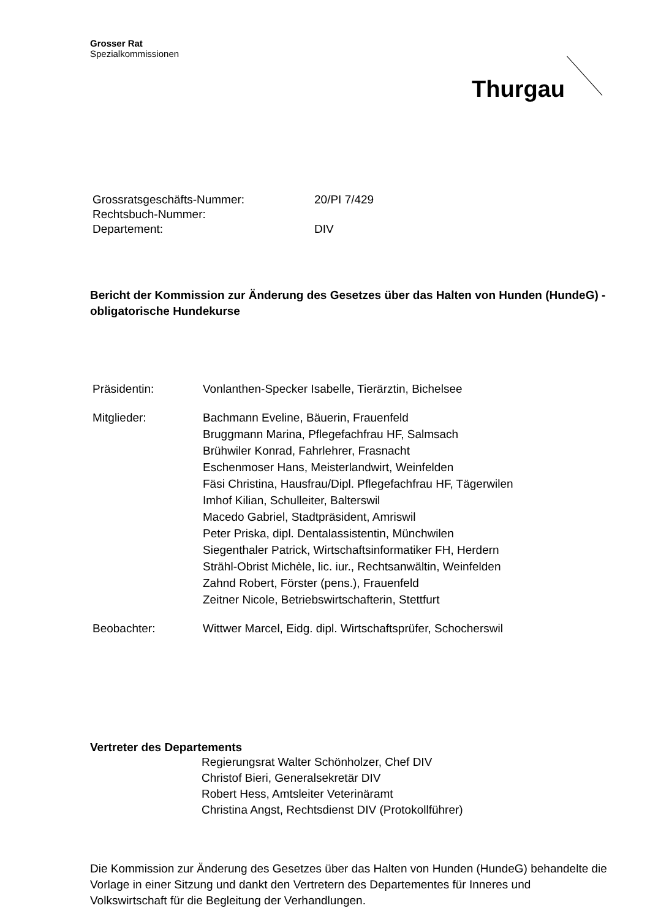Grosser Rat
Spezialkommissionen
Thurgau
| Grossratsgeschäfts-Nummer: | 20/PI 7/429 |
| Rechtsbuch-Nummer: | |
| Departement: | DIV |
Bericht der Kommission zur Änderung des Gesetzes über das Halten von Hunden (HundeG) - obligatorische Hundekurse
| Präsidentin: | Vonlanthen-Specker Isabelle, Tierärztin, Bichelsee |
| Mitglieder: | Bachmann Eveline, Bäuerin, Frauenfeld Bruggmann Marina, Pflegefachfrau HF, Salmsach Brühwiler Konrad, Fahrlehrer, Frasnacht Eschenmoser Hans, Meisterlandwirt, Weinfelden Fäsi Christina, Hausfrau/Dipl. Pflegefachfrau HF, Tägerwilen Imhof Kilian, Schulleiter, Balterswil Macedo Gabriel, Stadtpräsident, Amriswil Peter Priska, dipl. Dentalassistentin, Münchwilen Siegenthaler Patrick, Wirtschaftsinformatiker FH, Herdern Strähl-Obrist Michèle, lic. iur., Rechtsanwältin, Weinfelden Zahnd Robert, Förster (pens.), Frauenfeld Zeitner Nicole, Betriebswirtschafterin, Stettfurt |
| Beobachter: | Wittwer Marcel, Eidg. dipl. Wirtschaftsprüfer, Schocherswil |
Vertreter des Departements
Regierungsrat Walter Schönholzer, Chef DIV
Christof Bieri, Generalsekretär DIV
Robert Hess, Amtsleiter Veterinäramt
Christina Angst, Rechtsdienst DIV (Protokollführer)
Die Kommission zur Änderung des Gesetzes über das Halten von Hunden (HundeG) behandelte die Vorlage in einer Sitzung und dankt den Vertretern des Departementes für Inneres und Volkswirtschaft für die Begleitung der Verhandlungen.